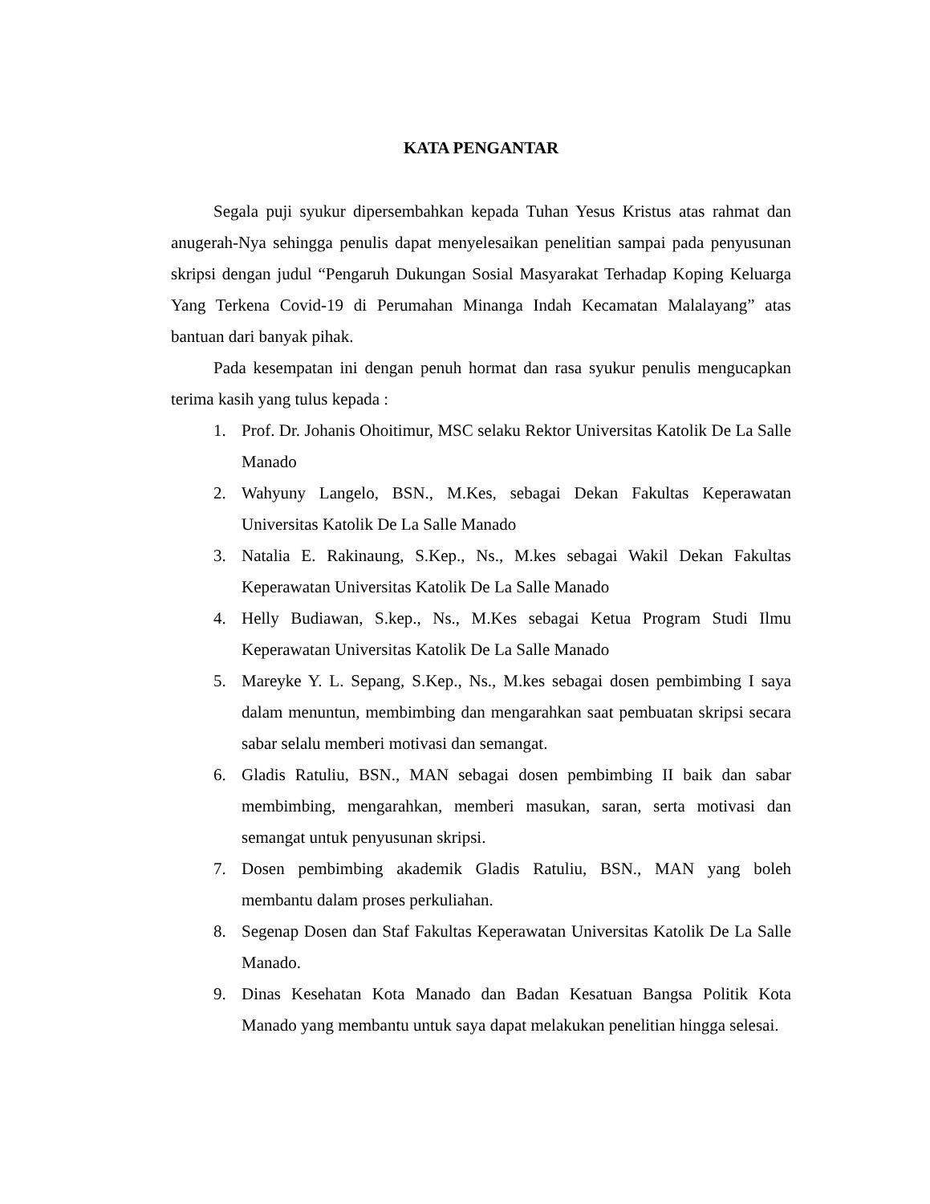KATA PENGANTAR
Segala puji syukur dipersembahkan kepada Tuhan Yesus Kristus atas rahmat dan anugerah-Nya sehingga penulis dapat menyelesaikan penelitian sampai pada penyusunan skripsi dengan judul “Pengaruh Dukungan Sosial Masyarakat Terhadap Koping Keluarga Yang Terkena Covid-19 di Perumahan Minanga Indah Kecamatan Malalayang” atas bantuan dari banyak pihak.
Pada kesempatan ini dengan penuh hormat dan rasa syukur penulis mengucapkan terima kasih yang tulus kepada :
1. Prof. Dr. Johanis Ohoitimur, MSC selaku Rektor Universitas Katolik De La Salle Manado
2. Wahyuny Langelo, BSN., M.Kes, sebagai Dekan Fakultas Keperawatan Universitas Katolik De La Salle Manado
3. Natalia E. Rakinaung, S.Kep., Ns., M.kes sebagai Wakil Dekan Fakultas Keperawatan Universitas Katolik De La Salle Manado
4. Helly Budiawan, S.kep., Ns., M.Kes sebagai Ketua Program Studi Ilmu Keperawatan Universitas Katolik De La Salle Manado
5. Mareyke Y. L. Sepang, S.Kep., Ns., M.kes sebagai dosen pembimbing I saya dalam menuntun, membimbing dan mengarahkan saat pembuatan skripsi secara sabar selalu memberi motivasi dan semangat.
6. Gladis Ratuliu, BSN., MAN sebagai dosen pembimbing II baik dan sabar membimbing, mengarahkan, memberi masukan, saran, serta motivasi dan semangat untuk penyusunan skripsi.
7. Dosen pembimbing akademik Gladis Ratuliu, BSN., MAN yang boleh membantu dalam proses perkuliahan.
8. Segenap Dosen dan Staf Fakultas Keperawatan Universitas Katolik De La Salle Manado.
9. Dinas Kesehatan Kota Manado dan Badan Kesatuan Bangsa Politik Kota Manado yang membantu untuk saya dapat melakukan penelitian hingga selesai.